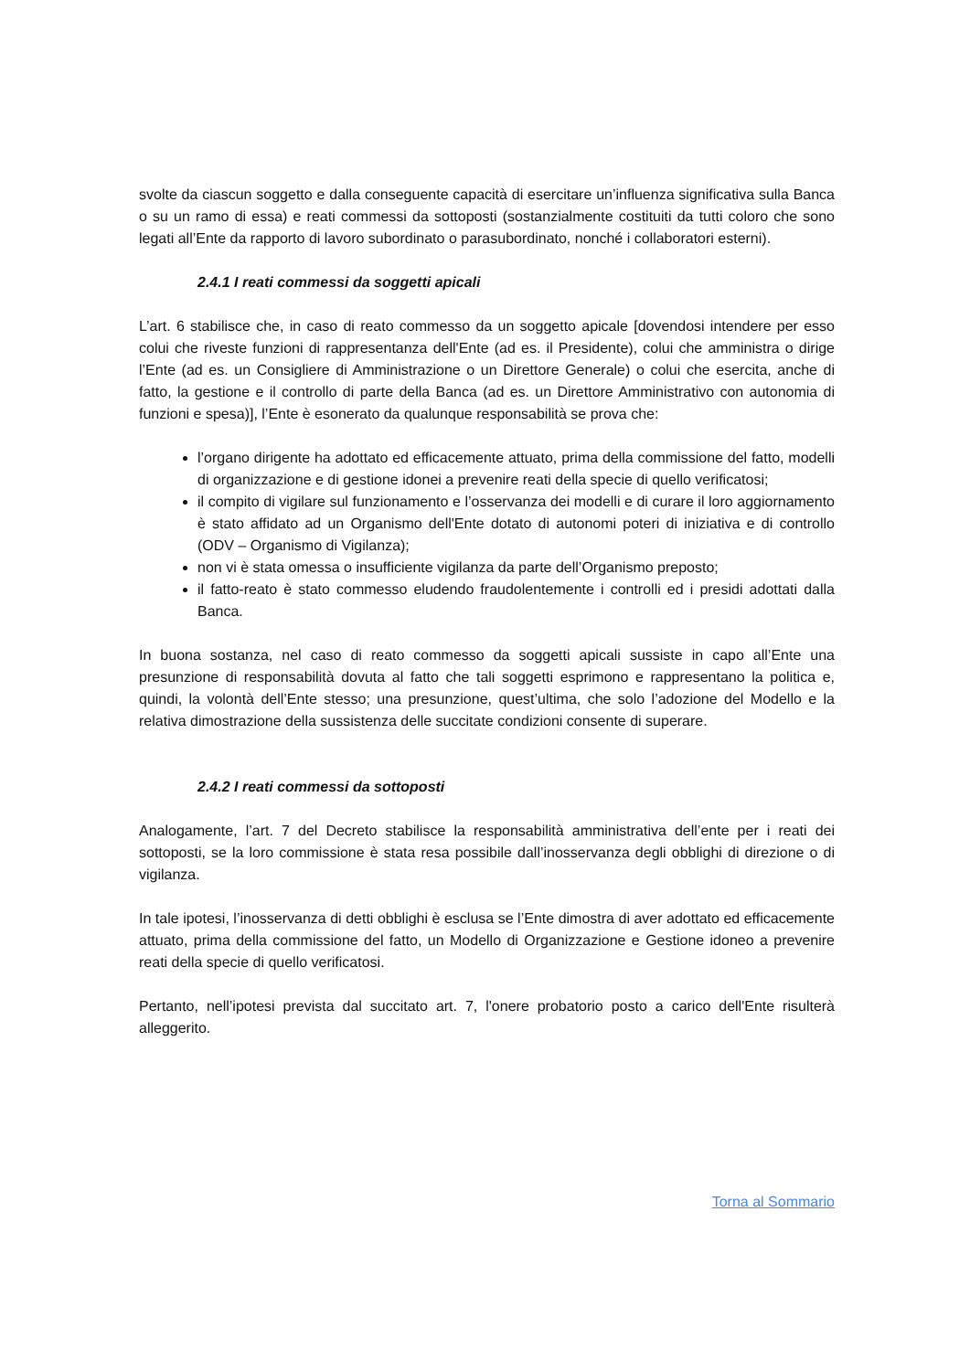svolte da ciascun soggetto e dalla conseguente capacità di esercitare un’influenza significativa sulla Banca o su un ramo di essa) e reati commessi da sottoposti (sostanzialmente costituiti da tutti coloro che sono legati all’Ente da rapporto di lavoro subordinato o parasubordinato, nonché i collaboratori esterni).
2.4.1 I reati commessi da soggetti apicali
L’art. 6 stabilisce che, in caso di reato commesso da un soggetto apicale [dovendosi intendere per esso colui che riveste funzioni di rappresentanza dell'Ente (ad es. il Presidente), colui che amministra o dirige l’Ente (ad es. un Consigliere di Amministrazione o un Direttore Generale) o colui che esercita, anche di fatto, la gestione e il controllo di parte della Banca (ad es. un Direttore Amministrativo con autonomia di funzioni e spesa)], l’Ente è esonerato da qualunque responsabilità se prova che:
l’organo dirigente ha adottato ed efficacemente attuato, prima della commissione del fatto, modelli di organizzazione e di gestione idonei a prevenire reati della specie di quello verificatosi;
il compito di vigilare sul funzionamento e l’osservanza dei modelli e di curare il loro aggiornamento è stato affidato ad un Organismo dell'Ente dotato di autonomi poteri di iniziativa e di controllo (ODV – Organismo di Vigilanza);
non vi è stata omessa o insufficiente vigilanza da parte dell’Organismo preposto;
il fatto-reato è stato commesso eludendo fraudolentemente i controlli ed i presidi adottati dalla Banca.
In buona sostanza, nel caso di reato commesso da soggetti apicali sussiste in capo all’Ente una presunzione di responsabilità dovuta al fatto che tali soggetti esprimono e rappresentano la politica e, quindi, la volontà dell’Ente stesso; una presunzione, quest’ultima, che solo l’adozione del Modello e la relativa dimostrazione della sussistenza delle succitate condizioni consente di superare.
2.4.2 I reati commessi da sottoposti
Analogamente, l’art. 7 del Decreto stabilisce la responsabilità amministrativa dell’ente per i reati dei sottoposti, se la loro commissione è stata resa possibile dall’inosservanza degli obblighi di direzione o di vigilanza.
In tale ipotesi, l’inosservanza di detti obblighi è esclusa se l’Ente dimostra di aver adottato ed efficacemente attuato, prima della commissione del fatto, un Modello di Organizzazione e Gestione idoneo a prevenire reati della specie di quello verificatosi.
Pertanto, nell’ipotesi prevista dal succitato art. 7, l'onere probatorio posto a carico dell'Ente risulterà alleggerito.
Torna al Sommario